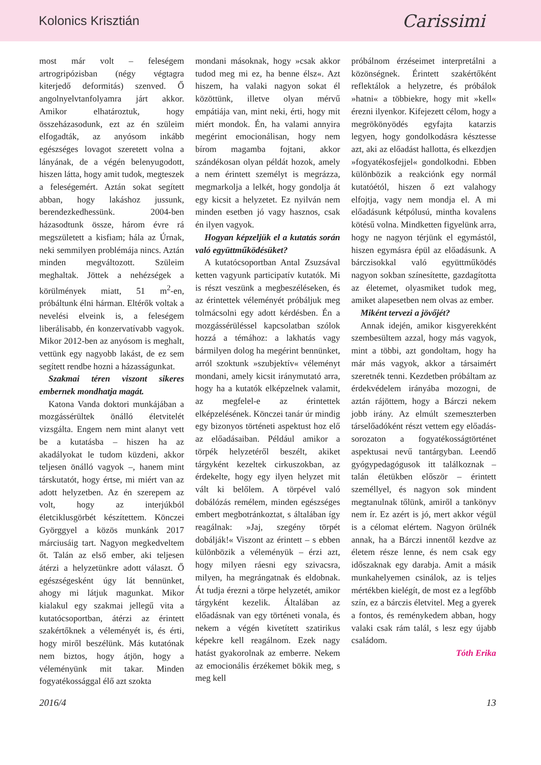Kolonics Krisztián Carissimi
most már volt – feleségem artrogripózisban (négy végtagra kiterjedő deformitás) szenved. Ő angolnyelvtanfolyamra járt akkor. Amikor elhatároztuk, hogy összeházasodunk, ezt az én szüleim elfogadták, az anyósom inkább egészséges lovagot szeretett volna a lányának, de a végén belenyugodott, hiszen látta, hogy amit tudok, megteszek a feleségemért. Aztán sokat segített abban, hogy lakáshoz jussunk, berendezkedhessünk. 2004-ben házasodtunk össze, három évre rá megszületett a kisfiam; hála az Úrnak, neki semmilyen problémája nincs. Aztán minden megváltozott. Szüleim meghaltak. Jöttek a nehézségek a körülmények miatt, 51 m<sup>2</sup>-en, próbáltunk élni hárman. Eltérők voltak a nevelési elveink is, a feleségem liberálisabb, én konzervatívabb vagyok. Mikor 2012-ben az anyósom is meghalt, vettünk egy nagyobb lakást, de ez sem segített rendbe hozni a házasságunkat.
Szakmai téren viszont sikeres embernek mondhatja magát.
Katona Vanda doktori munkájában a mozgássérültek önálló életvitelét vizsgálta. Engem nem mint alanyt vett be a kutatásba – hiszen ha az akadályokat le tudom küzdeni, akkor teljesen önálló vagyok –, hanem mint társkutatót, hogy értse, mi miért van az adott helyzetben. Az én szerepem az volt, hogy az interjúkból életciklusgörbét készítettem. Könczei Györggyel a közös munkánk 2017 márciusáig tart. Nagyon megkedveltem őt. Talán az első ember, aki teljesen átérzi a helyzetünkre adott választ. Ő egészségesként úgy lát bennünket, ahogy mi látjuk magunkat. Mikor kialakul egy szakmai jellegű vita a kutatócsoportban, átérzi az érintett szakértőknek a véleményét is, és érti, hogy miről beszélünk. Más kutatónak nem biztos, hogy átjön, hogy a véleményünk mit takar. Minden fogyatékossággal élő azt szokta
mondani másoknak, hogy »csak akkor tudod meg mi ez, ha benne élsz«. Azt hiszem, ha valaki nagyon sokat él közöttünk, illetve olyan mérvű empátiája van, mint neki, érti, hogy mit miért mondok. Én, ha valami annyira megérint emocionálisan, hogy nem bírom magamba fojtani, akkor szándékosan olyan példát hozok, amely a nem érintett személyt is megrázza, megmarkolja a lelkét, hogy gondolja át egy kicsit a helyzetet. Ez nyilván nem minden esetben jó vagy hasznos, csak én ilyen vagyok.
Hogyan képzeljük el a kutatás során való együttműködésüket?
A kutatócsoportban Antal Zsuzsával ketten vagyunk participatív kutatók. Mi is részt veszünk a megbeszéléseken, és az érintettek véleményét próbáljuk meg tolmácsolni egy adott kérdésben. Én a mozgássérüléssel kapcsolatban szólok hozzá a témához: a lakhatás vagy bármilyen dolog ha megérint bennünket, arról szoktunk »szubjektív« véleményt mondani, amely kicsit iránymutató arra, hogy ha a kutatók elképzelnek valamit, az megfelel-e az érintettek elképzelésének. Könczei tanár úr mindig egy bizonyos történeti aspektust hoz elő az előadásaiban. Például amikor a törpék helyzetéről beszélt, akiket tárgyként kezeltek cirkuszokban, az érdekelte, hogy egy ilyen helyzet mit vált ki belőlem. A törpével való dobálózás remélem, minden egészséges embert megbotránkoztat, s általában így reagálnak: »Jaj, szegény törpét dobálják!« Viszont az érintett – s ebben különbözik a véleményük – érzi azt, hogy milyen ráesni egy szivacsra, milyen, ha megrángatnak és eldobnak. Át tudja érezni a törpe helyzetét, amikor tárgyként kezelik. Általában az előadásnak van egy történeti vonala, és nekem a végén kivetített szatirikus képekre kell reagálnom. Ezek nagy hatást gyakorolnak az emberre. Nekem az emocionális érzékemet bökik meg, s meg kell
próbálnom érzéseimet interpretálni a közönségnek. Érintett szakértőként reflektálok a helyzetre, és próbálok »hatni« a többiekre, hogy mit »kell« érezni ilyenkor. Kifejezett célom, hogy a megrökönyödés egyfajta katarzis legyen, hogy gondolkodásra késztesse azt, aki az előadást hallotta, és elkezdjen »fogyatékosfejjel« gondolkodni. Ebben különbözik a reakciónk egy normál kutatóétól, hiszen ő ezt valahogy elfojtja, vagy nem mondja el. A mi előadásunk kétpólusú, mintha kovalens kötésű volna. Mindketten figyelünk arra, hogy ne nagyon térjünk el egymástól, hiszen egymásra épül az előadásunk. A bárczisokkal való együttműködés nagyon sokban színesítette, gazdagította az életemet, olyasmiket tudok meg, amiket alapesetben nem olvas az ember.
Miként tervezi a jövőjét?
Annak idején, amikor kisgyerekként szembesültem azzal, hogy más vagyok, mint a többi, azt gondoltam, hogy ha már más vagyok, akkor a társaimért szeretnék tenni. Kezdetben próbáltam az érdekvédelem irányába mozogni, de aztán rájöttem, hogy a Bárczi nekem jobb irány. Az elmúlt szemeszterben társelőadóként részt vettem egy előadás-sorozaton a fogyatékosságtörténet aspektusai nevű tantárgyban. Leendő gyógypedagógusok itt találkoznak – talán életükben először – érintett személlyel, és nagyon sok mindent megtanulnak tőlünk, amiről a tankönyv nem ír. Ez azért is jó, mert akkor végül is a célomat elértem. Nagyon örülnék annak, ha a Bárczi innentől kezdve az életem része lenne, és nem csak egy időszaknak egy darabja. Amit a másik munkahelyemen csinálok, az is teljes mértékben kielégít, de most ez a legfőbb szín, ez a bárczis életvitel. Meg a gyerek a fontos, és reménykedem abban, hogy valaki csak rám talál, s lesz egy újabb családom.
Tóth Erika
2016/4 13